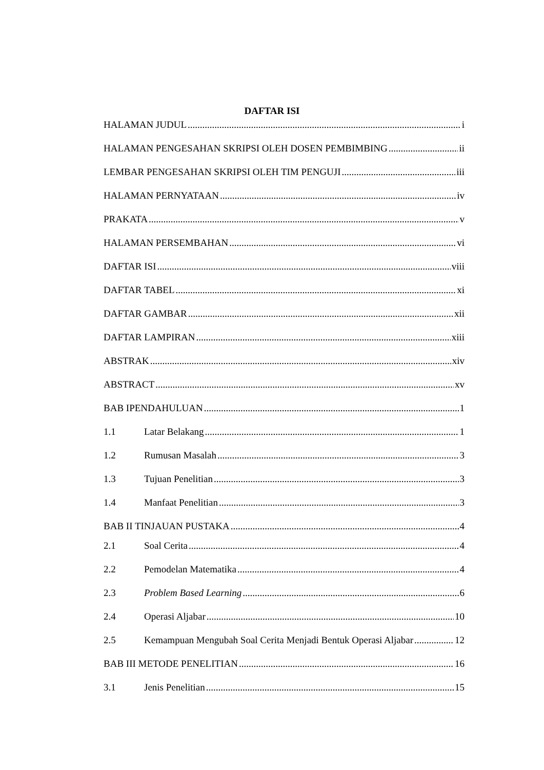DAFTAR ISI
HALAMAN JUDUL i
HALAMAN PENGESAHAN SKRIPSI OLEH DOSEN PEMBIMBING ii
LEMBAR PENGESAHAN SKRIPSI OLEH TIM PENGUJI iii
HALAMAN PERNYATAAN iv
PRAKATA v
HALAMAN PERSEMBAHAN vi
DAFTAR ISI viii
DAFTAR TABEL xi
DAFTAR GAMBAR xii
DAFTAR LAMPIRAN xiii
ABSTRAK xiv
ABSTRACT xv
BAB IPENDAHULUAN 1
1.1 Latar Belakang 1
1.2 Rumusan Masalah 3
1.3 Tujuan Penelitian 3
1.4 Manfaat Penelitian 3
BAB II TINJAUAN PUSTAKA 4
2.1 Soal Cerita 4
2.2 Pemodelan Matematika 4
2.3 Problem Based Learning 6
2.4 Operasi Aljabar 10
2.5 Kemampuan Mengubah Soal Cerita Menjadi Bentuk Operasi Aljabar 12
BAB III METODE PENELITIAN 16
3.1 Jenis Penelitian 15